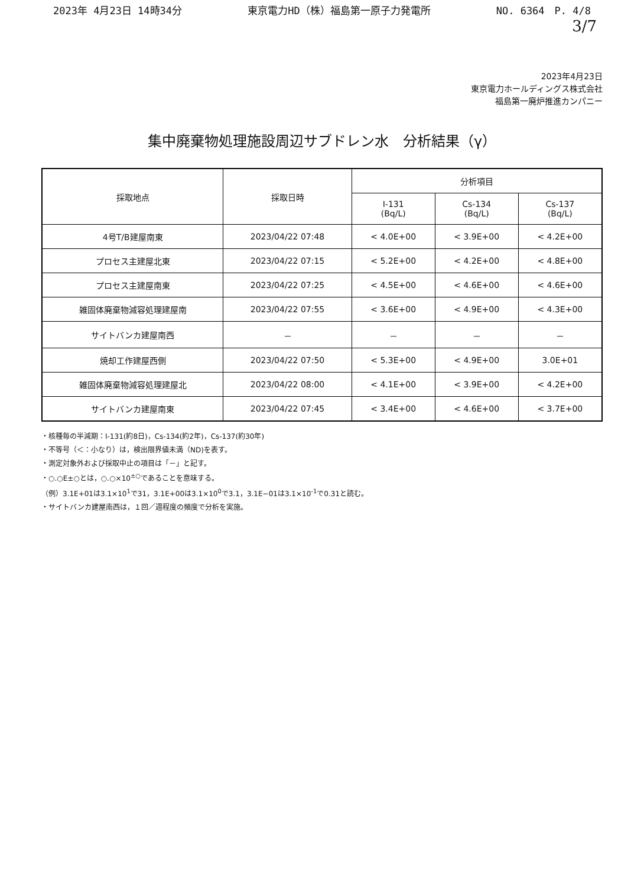2023年 4月23日 14時34分 東京電力HD（株）福島第一原子力発電所 NO. 6364　P. 4/8
3/7
2023年4月23日
東京電力ホールディングス株式会社
福島第一廃炉推進カンパニー
集中廃棄物処理施設周辺サブドレン水　分析結果（γ）
| 採取地点 | 採取日時 | 分析項目 | | |
| --- | --- | --- | --- | --- |
| | | I-131 (Bq/L) | Cs-134 (Bq/L) | Cs-137 (Bq/L) |
| 4号T/B建屋南東 | 2023/04/22 07:48 | < 4.0E+00 | < 3.9E+00 | < 4.2E+00 |
| プロセス主建屋北東 | 2023/04/22 07:15 | < 5.2E+00 | < 4.2E+00 | < 4.8E+00 |
| プロセス主建屋南東 | 2023/04/22 07:25 | < 4.5E+00 | < 4.6E+00 | < 4.6E+00 |
| 雑固体廃棄物減容処理建屋南 | 2023/04/22 07:55 | < 3.6E+00 | < 4.9E+00 | < 4.3E+00 |
| サイトバンカ建屋南西 | － | － | － | － |
| 焼却工作建屋西側 | 2023/04/22 07:50 | < 5.3E+00 | < 4.9E+00 | 3.0E+01 |
| 雑固体廃棄物減容処理建屋北 | 2023/04/22 08:00 | < 4.1E+00 | < 3.9E+00 | < 4.2E+00 |
| サイトバンカ建屋南東 | 2023/04/22 07:45 | < 3.4E+00 | < 4.6E+00 | < 3.7E+00 |
・核種毎の半減期：I-131(約8日)，Cs-134(約2年)，Cs-137(約30年)
・不等号（＜：小なり）は，検出限界値未満（ND)を表す。
・測定対象外および採取中止の項目は「－」と記す。
・○.○E±○とは，○.○×10<sup>±○</sup>であることを意味する。
（例）3.1E+01は3.1×10<sup>1</sup>で31，3.1E+00は3.1×10<sup>0</sup>で3.1，3.1E−01は3.1×10<sup>-1</sup>で0.31と読む。
・サイトバンカ建屋南西は，１回／週程度の頻度で分析を実施。